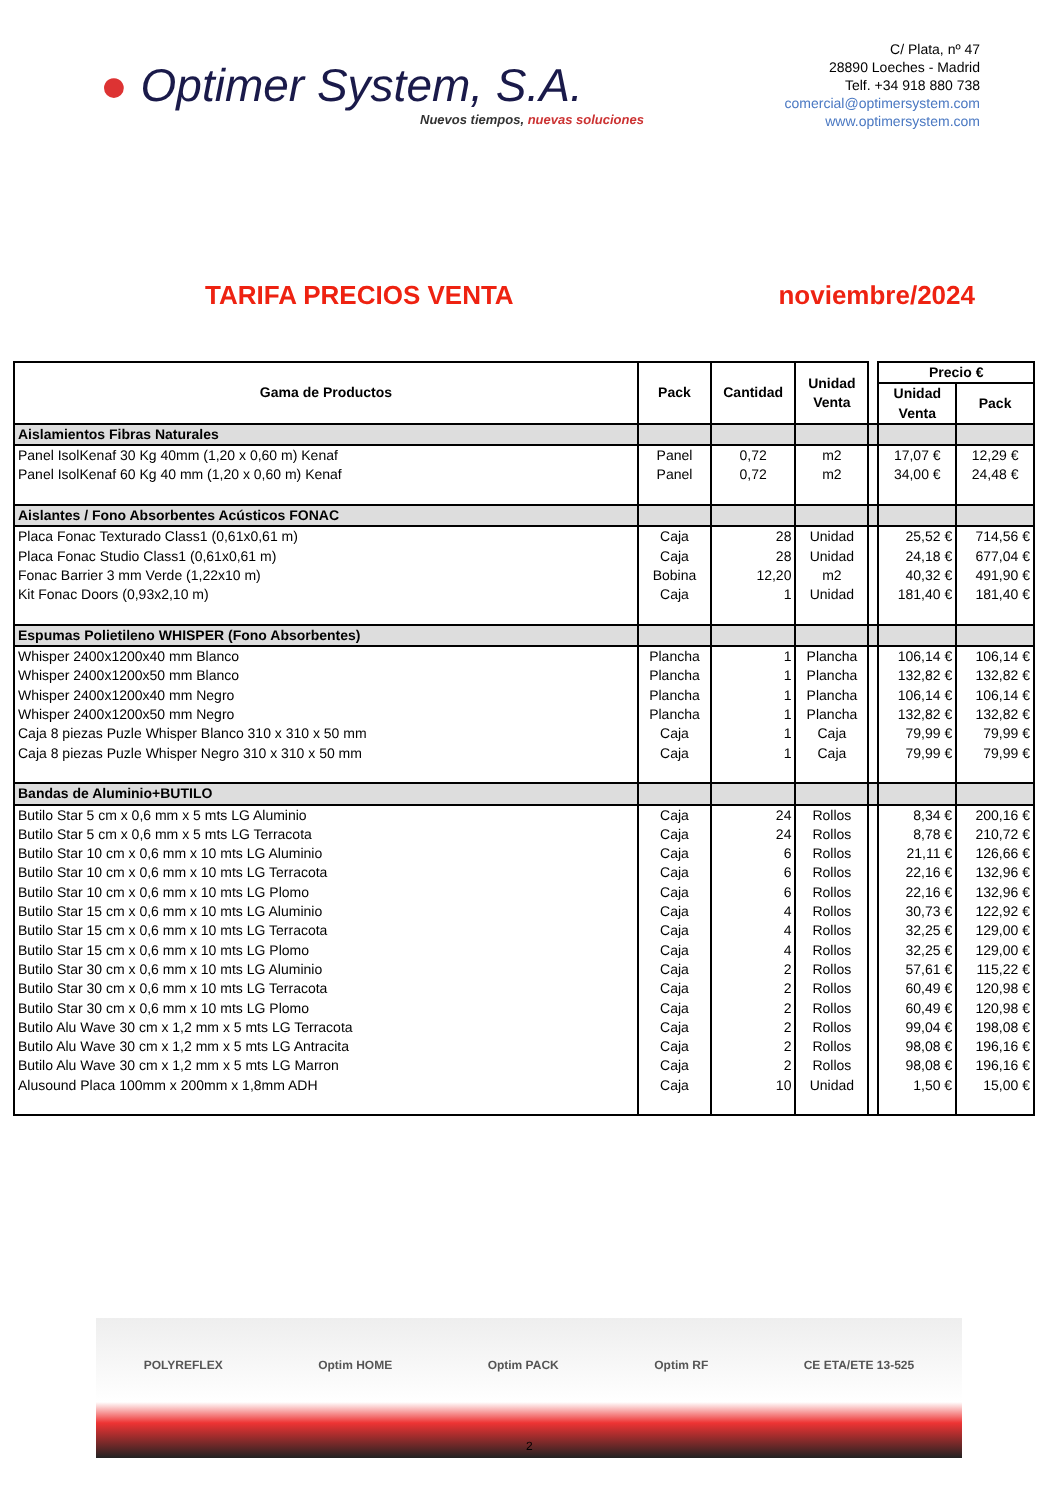● Optimer System, S.A.
Nuevos tiempos, nuevas soluciones
C/ Plata, nº 47
28890 Loeches - Madrid
Telf. +34 918 880 738
comercial@optimersystem.com
www.optimersystem.com
TARIFA PRECIOS VENTA noviembre/2024
| Gama de Productos | Pack | Cantidad | Unidad Venta | | Precio € | |
| | | | | | Unidad Venta | Pack |
| Aislamientos Fibras Naturales | | | | | | |
| Panel IsolKenaf 30 Kg 40mm (1,20 x 0,60 m) Kenaf | Panel | 0,72 | m2 | | 17,07 € | 12,29 € |
| Panel IsolKenaf 60 Kg 40 mm (1,20 x 0,60 m) Kenaf | Panel | 0,72 | m2 | | 34,00 € | 24,48 € |
| Aislantes / Fono Absorbentes Acústicos FONAC | | | | | | |
| Placa Fonac Texturado Class1 (0,61x0,61 m) | Caja | 28 | Unidad | | 25,52 € | 714,56 € |
| Placa Fonac Studio Class1 (0,61x0,61 m) | Caja | 28 | Unidad | | 24,18 € | 677,04 € |
| Fonac Barrier 3 mm Verde (1,22x10 m) | Bobina | 12,20 | m2 | | 40,32 € | 491,90 € |
| Kit Fonac Doors (0,93x2,10 m) | Caja | 1 | Unidad | | 181,40 € | 181,40 € |
| Espumas Polietileno WHISPER (Fono Absorbentes) | | | | | | |
| Whisper 2400x1200x40 mm Blanco | Plancha | 1 | Plancha | | 106,14 € | 106,14 € |
| Whisper 2400x1200x50 mm Blanco | Plancha | 1 | Plancha | | 132,82 € | 132,82 € |
| Whisper 2400x1200x40 mm Negro | Plancha | 1 | Plancha | | 106,14 € | 106,14 € |
| Whisper 2400x1200x50 mm Negro | Plancha | 1 | Plancha | | 132,82 € | 132,82 € |
| Caja 8 piezas Puzle Whisper Blanco 310 x 310 x 50 mm | Caja | 1 | Caja | | 79,99 € | 79,99 € |
| Caja 8 piezas Puzle Whisper Negro 310 x 310 x 50 mm | Caja | 1 | Caja | | 79,99 € | 79,99 € |
| Bandas de Aluminio+BUTILO | | | | | | |
| Butilo Star 5 cm x 0,6 mm x 5 mts LG Aluminio | Caja | 24 | Rollos | | 8,34 € | 200,16 € |
| Butilo Star 5 cm x 0,6 mm x 5 mts LG Terracota | Caja | 24 | Rollos | | 8,78 € | 210,72 € |
| Butilo Star 10 cm x 0,6 mm x 10 mts LG Aluminio | Caja | 6 | Rollos | | 21,11 € | 126,66 € |
| Butilo Star 10 cm x 0,6 mm x 10 mts LG Terracota | Caja | 6 | Rollos | | 22,16 € | 132,96 € |
| Butilo Star 10 cm x 0,6 mm x 10 mts LG Plomo | Caja | 6 | Rollos | | 22,16 € | 132,96 € |
| Butilo Star 15 cm x 0,6 mm x 10 mts LG Aluminio | Caja | 4 | Rollos | | 30,73 € | 122,92 € |
| Butilo Star 15 cm x 0,6 mm x 10 mts LG Terracota | Caja | 4 | Rollos | | 32,25 € | 129,00 € |
| Butilo Star 15 cm x 0,6 mm x 10 mts LG Plomo | Caja | 4 | Rollos | | 32,25 € | 129,00 € |
| Butilo Star 30 cm x 0,6 mm x 10 mts LG Aluminio | Caja | 2 | Rollos | | 57,61 € | 115,22 € |
| Butilo Star 30 cm x 0,6 mm x 10 mts LG Terracota | Caja | 2 | Rollos | | 60,49 € | 120,98 € |
| Butilo Star 30 cm x 0,6 mm x 10 mts LG Plomo | Caja | 2 | Rollos | | 60,49 € | 120,98 € |
| Butilo Alu Wave 30 cm x 1,2 mm x 5 mts LG Terracota | Caja | 2 | Rollos | | 99,04 € | 198,08 € |
| Butilo Alu Wave 30 cm x 1,2 mm x 5 mts LG Antracita | Caja | 2 | Rollos | | 98,08 € | 196,16 € |
| Butilo Alu Wave 30 cm x 1,2 mm x 5 mts LG Marron | Caja | 2 | Rollos | | 98,08 € | 196,16 € |
| Alusound Placa 100mm x 200mm x 1,8mm ADH | Caja | 10 | Unidad | | 1,50 € | 15,00 € |
POLYREFLEX Optim HOME Optim PACK Optim RF CE ETA/ETE 13-525
2